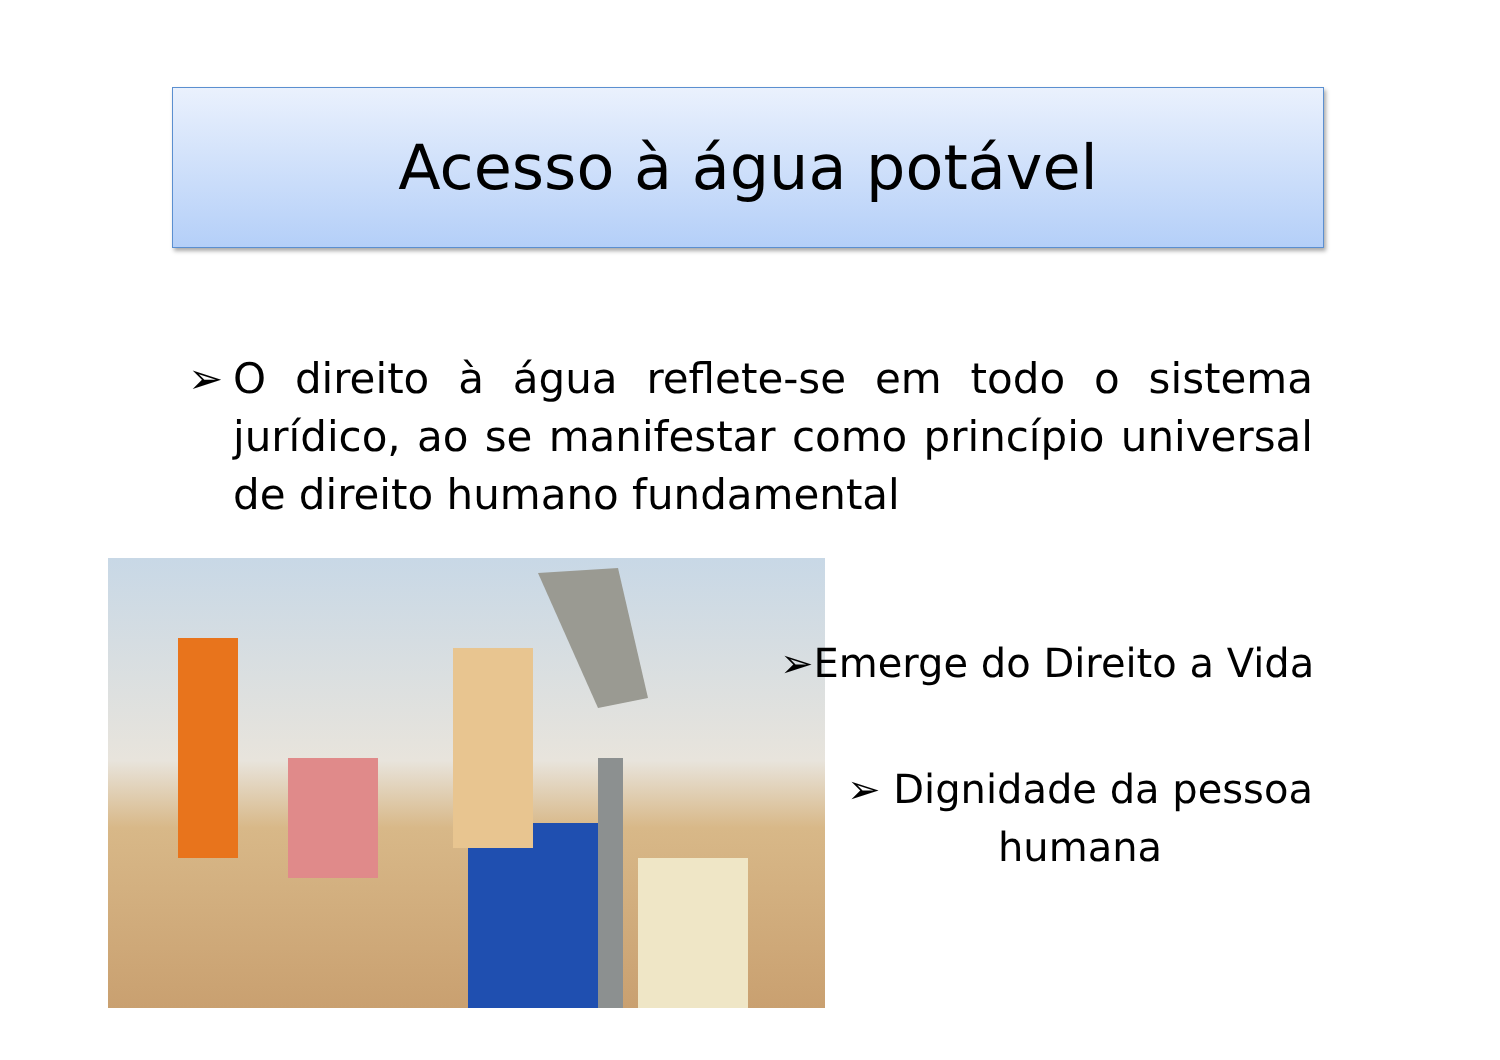Acesso à água potável
➢ O direito à água reflete-se em todo o sistema jurídico, ao se manifestar como princípio universal de direito humano fundamental
➢Emerge do Direito a Vida
➢ Dignidade da pessoa humana